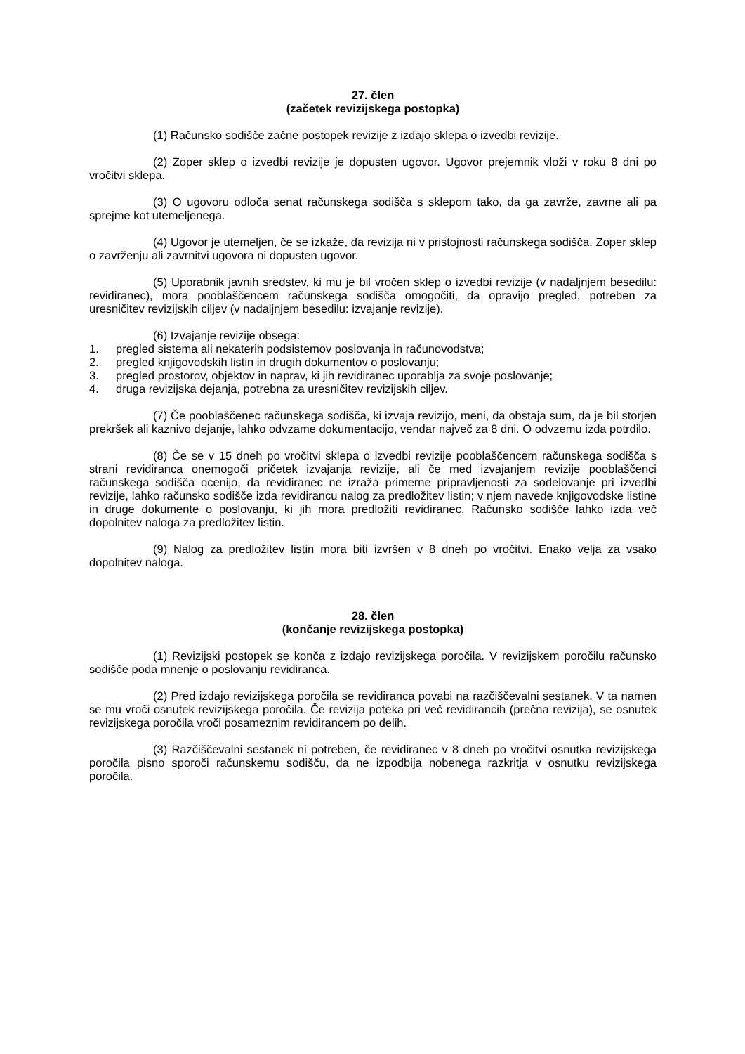27. člen
(začetek revizijskega postopka)
(1) Računsko sodišče začne postopek revizije z izdajo sklepa o izvedbi revizije.
(2) Zoper sklep o izvedbi revizije je dopusten ugovor. Ugovor prejemnik vloži v roku 8 dni po vročitvi sklepa.
(3) O ugovoru odloča senat računskega sodišča s sklepom tako, da ga zavrže, zavrne ali pa sprejme kot utemeljenega.
(4) Ugovor je utemeljen, če se izkaže, da revizija ni v pristojnosti računskega sodišča. Zoper sklep o zavrženju ali zavrnitvi ugovora ni dopusten ugovor.
(5) Uporabnik javnih sredstev, ki mu je bil vročen sklep o izvedbi revizije (v nadaljnjem besedilu: revidiranec), mora pooblaščencem računskega sodišča omogočiti, da opravijo pregled, potreben za uresničitev revizijskih ciljev (v nadaljnjem besedilu: izvajanje revizije).
(6) Izvajanje revizije obsega:
1. pregled sistema ali nekaterih podsistemov poslovanja in računovodstva;
2. pregled knjigovodskih listin in drugih dokumentov o poslovanju;
3. pregled prostorov, objektov in naprav, ki jih revidiranec uporablja za svoje poslovanje;
4. druga revizijska dejanja, potrebna za uresničitev revizijskih ciljev.
(7) Če pooblaščenec računskega sodišča, ki izvaja revizijo, meni, da obstaja sum, da je bil storjen prekršek ali kaznivo dejanje, lahko odvzame dokumentacijo, vendar največ za 8 dni. O odvzemu izda potrdilo.
(8) Če se v 15 dneh po vročitvi sklepa o izvedbi revizije pooblaščencem računskega sodišča s strani revidiranca onemogoči pričetek izvajanja revizije, ali če med izvajanjem revizije pooblaščenci računskega sodišča ocenijo, da revidiranec ne izraža primerne pripravljenosti za sodelovanje pri izvedbi revizije, lahko računsko sodišče izda revidirancu nalog za predložitev listin; v njem navede knjigovodske listine in druge dokumente o poslovanju, ki jih mora predložiti revidiranec. Računsko sodišče lahko izda več dopolnitev naloga za predložitev listin.
(9) Nalog za predložitev listin mora biti izvršen v 8 dneh po vročitvi. Enako velja za vsako dopolnitev naloga.
28. člen
(končanje revizijskega postopka)
(1) Revizijski postopek se konča z izdajo revizijskega poročila. V revizijskem poročilu računsko sodišče poda mnenje o poslovanju revidiranca.
(2) Pred izdajo revizijskega poročila se revidiranca povabi na razčiščevalni sestanek. V ta namen se mu vroči osnutek revizijskega poročila. Če revizija poteka pri več revidirancih (prečna revizija), se osnutek revizijskega poročila vroči posameznim revidirancem po delih.
(3) Razčiščevalni sestanek ni potreben, če revidiranec v 8 dneh po vročitvi osnutka revizijskega poročila pisno sporoči računskemu sodišču, da ne izpodbija nobenega razkritja v osnutku revizijskega poročila.